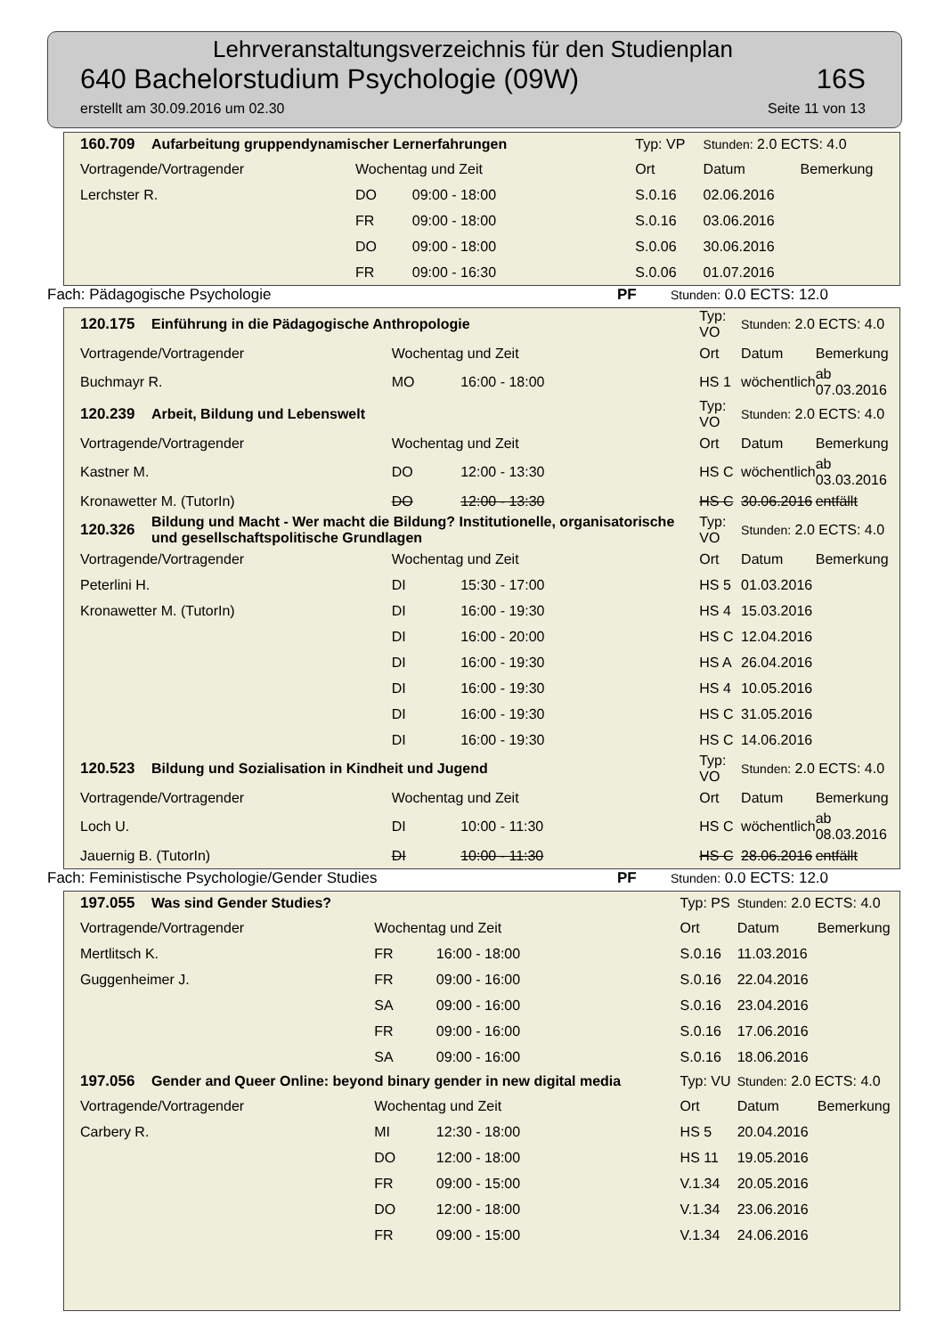Lehrveranstaltungsverzeichnis für den Studienplan
640 Bachelorstudium Psychologie (09W) 16S
erstellt am 30.09.2016 um 02.30 Seite 11 von 13
| 160.709 | Aufarbeitung gruppendynamischer Lernerfahrungen | | | Typ: VP | Stunden: 2.0 ECTS: 4.0 | |
| Vortragende/Vortragender | | Wochentag und Zeit | | Ort | Datum | Bemerkung |
| Lerchster R. | | DO | 09:00 - 18:00 | S.0.16 | 02.06.2016 | |
| | | FR | 09:00 - 18:00 | S.0.16 | 03.06.2016 | |
| | | DO | 09:00 - 18:00 | S.0.06 | 30.06.2016 | |
| | | FR | 09:00 - 16:30 | S.0.06 | 01.07.2016 | |
Fach: Pädagogische Psychologie PF Stunden: 0.0 ECTS: 12.0
| 120.175 | Einführung in die Pädagogische Anthropologie | | | Typ: VO | Stunden: 2.0 ECTS: 4.0 | |
| Vortragende/Vortragender | | Wochentag und Zeit | | Ort | Datum | Bemerkung |
| Buchmayr R. | | MO | 16:00 - 18:00 | HS 1 | wöchentlich | ab 07.03.2016 |
| 120.239 | Arbeit, Bildung und Lebenswelt | | | Typ: VO | Stunden: 2.0 ECTS: 4.0 | |
| Vortragende/Vortragender | | Wochentag und Zeit | | Ort | Datum | Bemerkung |
| Kastner M. | | DO | 12:00 - 13:30 | HS C | wöchentlich | ab 03.03.2016 |
| Kronawetter M. (TutorIn) | | DO | 12:00 - 13:30 | HS C | 30.06.2016 | entfällt |
| 120.326 | Bildung und Macht - Wer macht die Bildung? Institutionelle, organisatorische und gesellschaftspolitische Grundlagen | | | Typ: VO | Stunden: 2.0 ECTS: 4.0 | |
| Vortragende/Vortragender | | Wochentag und Zeit | | Ort | Datum | Bemerkung |
| Peterlini H. | | DI | 15:30 - 17:00 | HS 5 | 01.03.2016 | |
| Kronawetter M. (TutorIn) | | DI | 16:00 - 19:30 | HS 4 | 15.03.2016 | |
| | | DI | 16:00 - 20:00 | HS C | 12.04.2016 | |
| | | DI | 16:00 - 19:30 | HS A | 26.04.2016 | |
| | | DI | 16:00 - 19:30 | HS 4 | 10.05.2016 | |
| | | DI | 16:00 - 19:30 | HS C | 31.05.2016 | |
| | | DI | 16:00 - 19:30 | HS C | 14.06.2016 | |
| 120.523 | Bildung und Sozialisation in Kindheit und Jugend | | | Typ: VO | Stunden: 2.0 ECTS: 4.0 | |
| Vortragende/Vortragender | | Wochentag und Zeit | | Ort | Datum | Bemerkung |
| Loch U. | | DI | 10:00 - 11:30 | HS C | wöchentlich | ab 08.03.2016 |
| Jauernig B. (TutorIn) | | DI | 10:00 - 11:30 | HS C | 28.06.2016 | entfällt |
Fach: Feministische Psychologie/Gender Studies PF Stunden: 0.0 ECTS: 12.0
| 197.055 | Was sind Gender Studies? | | | Typ: PS | Stunden: 2.0 ECTS: 4.0 | |
| Vortragende/Vortragender | | Wochentag und Zeit | | Ort | Datum | Bemerkung |
| Mertlitsch K. | | FR | 16:00 - 18:00 | S.0.16 | 11.03.2016 | |
| Guggenheimer J. | | FR | 09:00 - 16:00 | S.0.16 | 22.04.2016 | |
| | | SA | 09:00 - 16:00 | S.0.16 | 23.04.2016 | |
| | | FR | 09:00 - 16:00 | S.0.16 | 17.06.2016 | |
| | | SA | 09:00 - 16:00 | S.0.16 | 18.06.2016 | |
| 197.056 | Gender and Queer Online: beyond binary gender in new digital media | | | Typ: VU | Stunden: 2.0 ECTS: 4.0 | |
| Vortragende/Vortragender | | Wochentag und Zeit | | Ort | Datum | Bemerkung |
| Carbery R. | | MI | 12:30 - 18:00 | HS 5 | 20.04.2016 | |
| | | DO | 12:00 - 18:00 | HS 11 | 19.05.2016 | |
| | | FR | 09:00 - 15:00 | V.1.34 | 20.05.2016 | |
| | | DO | 12:00 - 18:00 | V.1.34 | 23.06.2016 | |
| | | FR | 09:00 - 15:00 | V.1.34 | 24.06.2016 | |